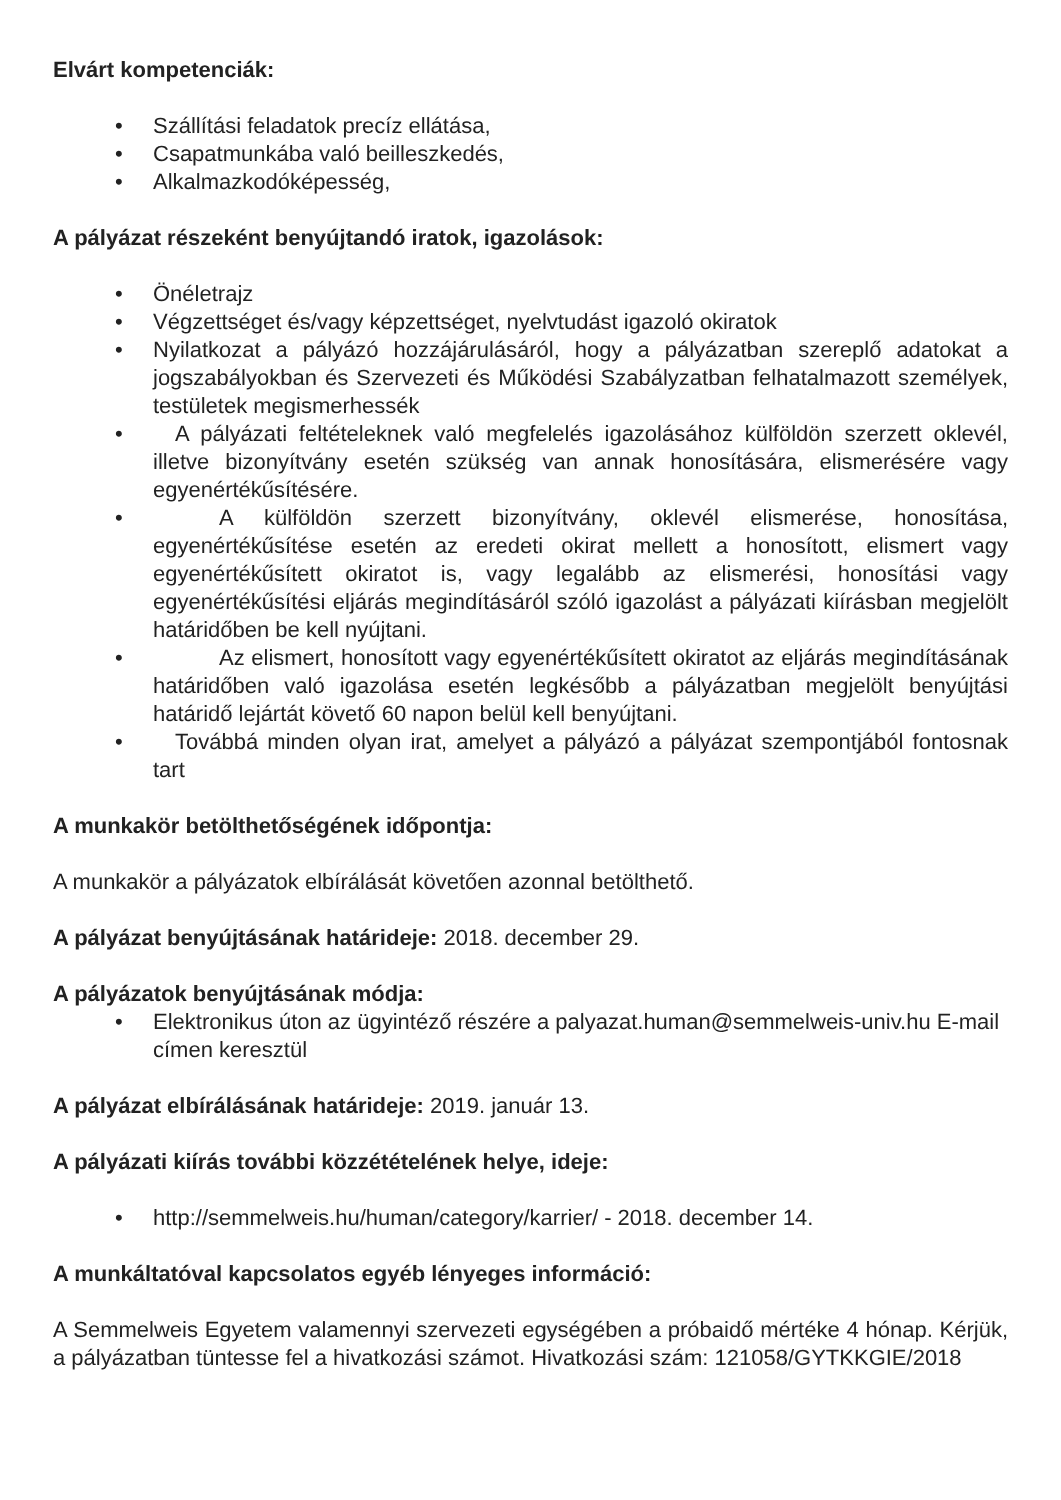Elvárt kompetenciák:
• Szállítási feladatok precíz ellátása,
• Csapatmunkába való beilleszkedés,
• Alkalmazkodóképesség,
A pályázat részeként benyújtandó iratok, igazolások:
• Önéletrajz
• Végzettséget és/vagy képzettséget, nyelvtudást igazoló okiratok
• Nyilatkozat a pályázó hozzájárulásáról, hogy a pályázatban szereplő adatokat a jogszabályokban és Szervezeti és Működési Szabályzatban felhatalmazott személyek, testületek megismerhessék
• A pályázati feltételeknek való megfelelés igazolásához külföldön szerzett oklevél, illetve bizonyítvány esetén szükség van annak honosítására, elismerésére vagy egyenértékűsítésére.
•   A külföldön szerzett bizonyítvány, oklevél elismerése, honosítása, egyenértékűsítése esetén az eredeti okirat mellett a honosított, elismert vagy egyenértékűsített okiratot is, vagy legalább az elismerési, honosítási vagy egyenértékűsítési eljárás megindításáról szóló igazolást a pályázati kiírásban megjelölt határidőben be kell nyújtani.
•   Az elismert, honosított vagy egyenértékűsített okiratot az eljárás megindításának határidőben való igazolása esetén legkésőbb a pályázatban megjelölt benyújtási határidő lejártát követő 60 napon belül kell benyújtani.
• Továbbá minden olyan irat, amelyet a pályázó a pályázat szempontjából fontosnak tart
A munkakör betölthetőségének időpontja:
A munkakör a pályázatok elbírálását követően azonnal betölthető.
A pályázat benyújtásának határideje: 2018. december 29.
A pályázatok benyújtásának módja:
• Elektronikus úton az ügyintéző részére a palyazat.human@semmelweis-univ.hu E-mail címen keresztül
A pályázat elbírálásának határideje: 2019. január 13.
A pályázati kiírás további közzétételének helye, ideje:
• http://semmelweis.hu/human/category/karrier/ - 2018. december 14.
A munkáltatóval kapcsolatos egyéb lényeges információ:
A Semmelweis Egyetem valamennyi szervezeti egységében a próbaidő mértéke 4 hónap. Kérjük, a pályázatban tüntesse fel a hivatkozási számot. Hivatkozási szám: 121058/GYTKKGIE/2018